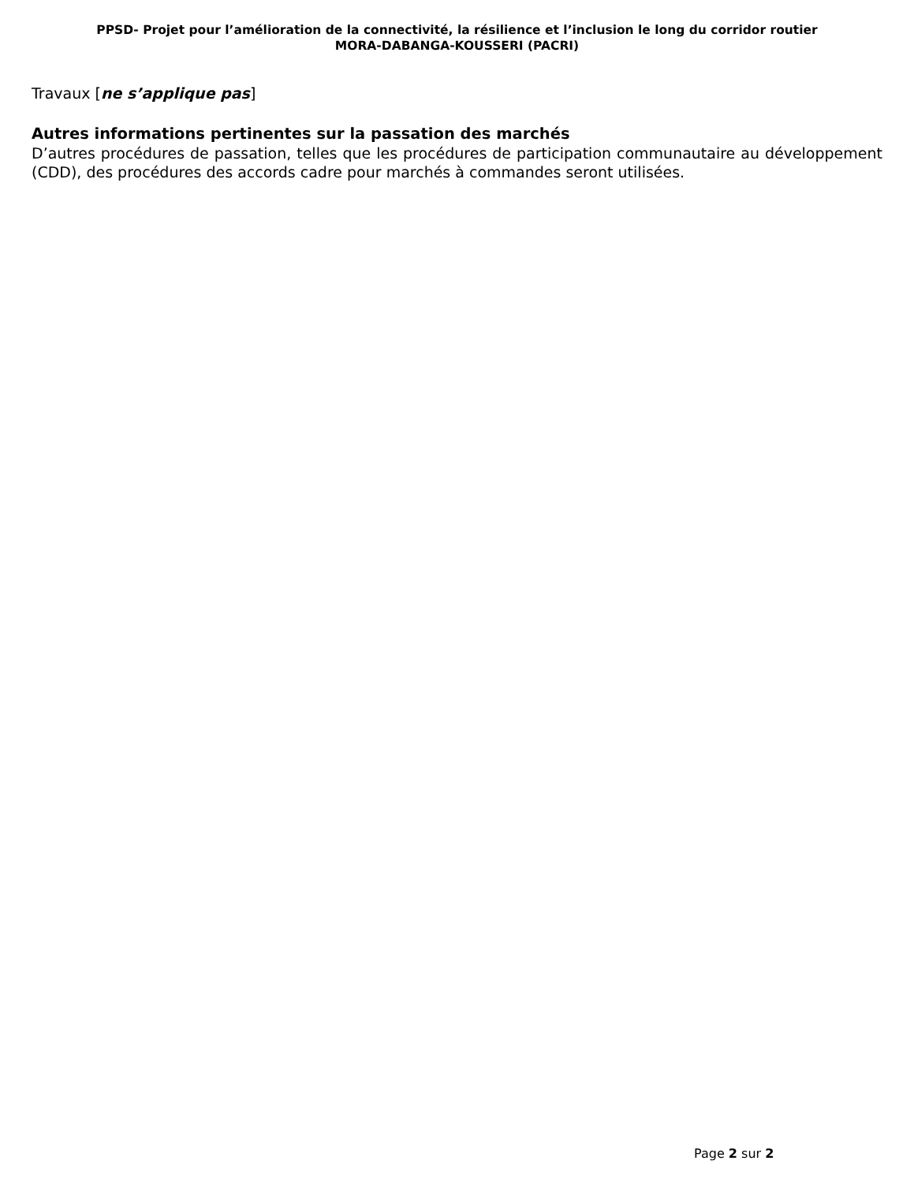PPSD- Projet pour l’amélioration de la connectivité, la résilience et l’inclusion le long du corridor routier
MORA-DABANGA-KOUSSERI (PACRI)
Travaux [ne s’applique pas]
Autres informations pertinentes sur la passation des marchés
D’autres procédures de passation, telles que les procédures de participation communautaire au développement (CDD), des procédures des accords cadre pour marchés à commandes seront utilisées.
Page 2 sur 2